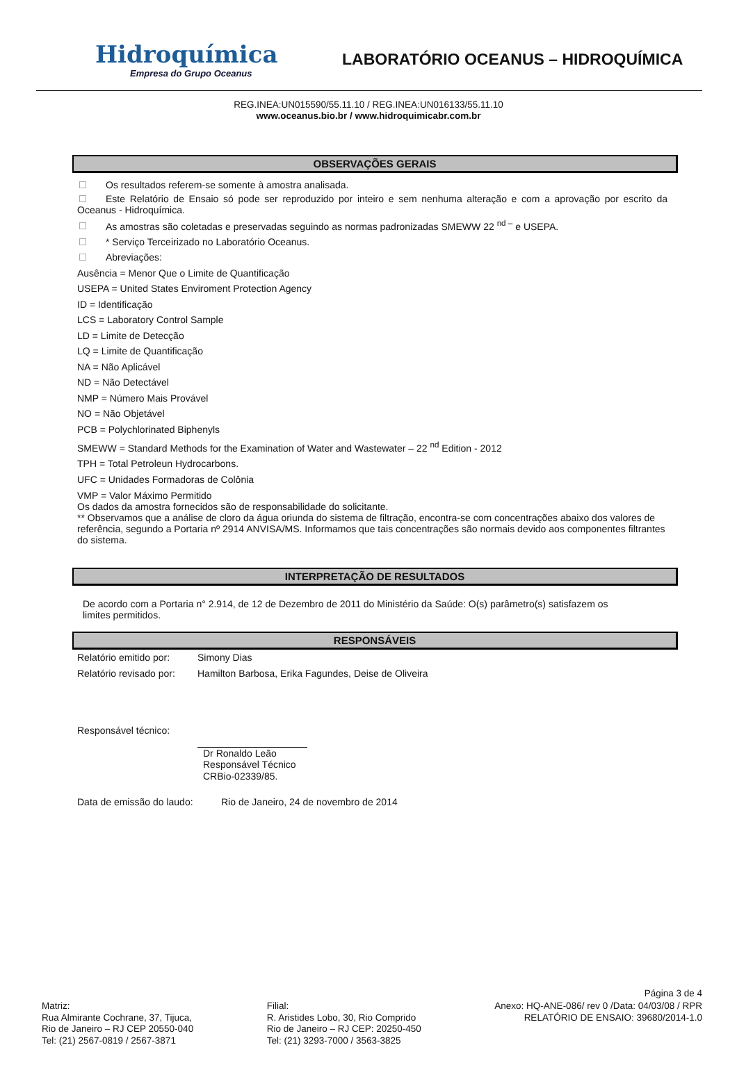Hidroquímica
Empresa do Grupo Oceanus
LABORATÓRIO OCEANUS – HIDROQUÍMICA
REG.INEA:UN015590/55.11.10 / REG.INEA:UN016133/55.11.10
www.oceanus.bio.br / www.hidroquimicabr.com.br
OBSERVAÇÕES GERAIS
Os resultados referem-se somente à amostra analisada.
Este Relatório de Ensaio só pode ser reproduzido por inteiro e sem nenhuma alteração e com a aprovação por escrito da Oceanus - Hidroquímica.
As amostras são coletadas e preservadas seguindo as normas padronizadas SMEWW 22 <sup>nd –</sup> e USEPA.
* Serviço Terceirizado no Laboratório Oceanus.
Abreviações:
Ausência = Menor Que o Limite de Quantificação
USEPA = United States Enviroment Protection Agency
ID = Identificação
LCS = Laboratory Control Sample
LD = Limite de Detecção
LQ = Limite de Quantificação
NA = Não Aplicável
ND = Não Detectável
NMP = Número Mais Provável
NO = Não Objetável
PCB = Polychlorinated Biphenyls
SMEWW = Standard Methods for the Examination of Water and Wastewater – 22 <sup>nd</sup> Edition - 2012
TPH = Total Petroleun Hydrocarbons.
UFC = Unidades Formadoras de Colônia
VMP = Valor Máximo Permitido
Os dados da amostra fornecidos são de responsabilidade do solicitante.
** Observamos que a análise de cloro da água oriunda do sistema de filtração, encontra-se com concentrações abaixo dos valores de referência, segundo a Portaria nº 2914 ANVISA/MS. Informamos que tais concentrações são normais devido aos componentes filtrantes do sistema.
INTERPRETAÇÃO DE RESULTADOS
De acordo com a Portaria n° 2.914, de 12 de Dezembro de 2011 do Ministério da Saúde: O(s) parâmetro(s) satisfazem os limites permitidos.
RESPONSÁVEIS
Relatório emitido por: Simony Dias
Relatório revisado por: Hamilton Barbosa, Erika Fagundes, Deise de Oliveira
Responsável técnico:
Dr Ronaldo Leão
Responsável Técnico
CRBio-02339/85.
Data de emissão do laudo: Rio de Janeiro, 24 de novembro de 2014
Página 3 de 4
Matriz:
Rua Almirante Cochrane, 37, Tijuca,
Rio de Janeiro – RJ CEP 20550-040
Tel: (21) 2567-0819 / 2567-3871
Filial:
R. Aristides Lobo, 30, Rio Comprido
Rio de Janeiro – RJ CEP: 20250-450
Tel: (21) 3293-7000 / 3563-3825
Anexo: HQ-ANE-086/ rev 0 /Data: 04/03/08 / RPR
RELATÓRIO DE ENSAIO: 39680/2014-1.0